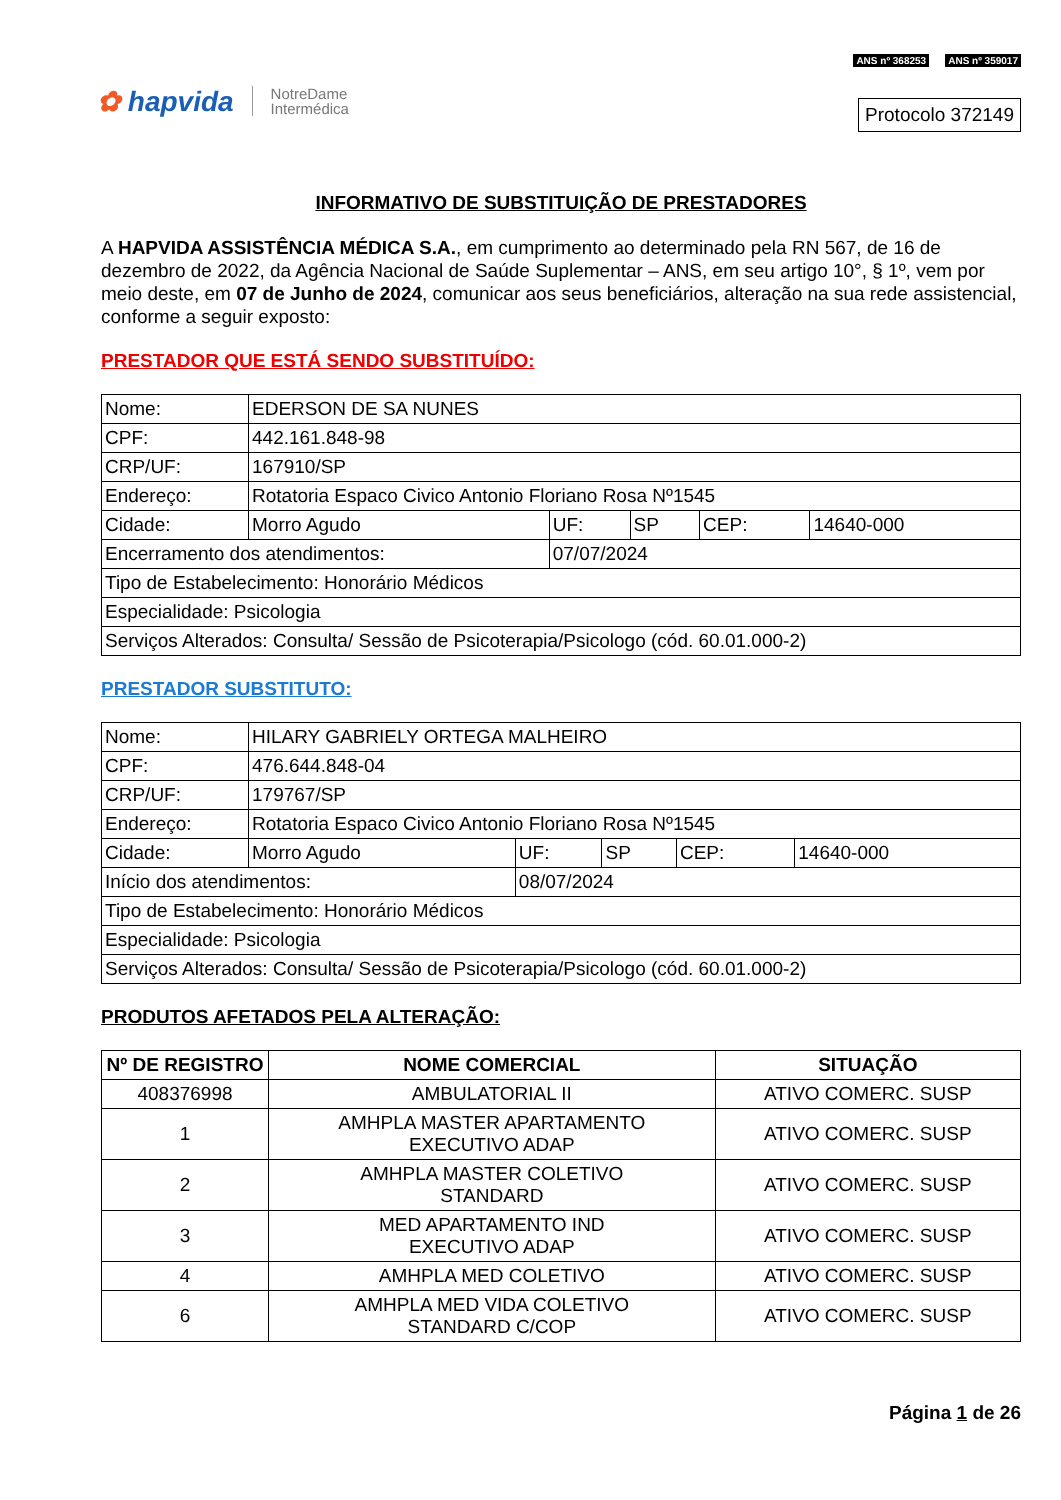✿ hapvida NotreDame
Intermédica
ANS nº 368253 ANS nº 359017
Protocolo 372149
INFORMATIVO DE SUBSTITUIÇÃO DE PRESTADORES
A HAPVIDA ASSISTÊNCIA MÉDICA S.A., em cumprimento ao determinado pela RN 567, de 16 de dezembro de 2022, da Agência Nacional de Saúde Suplementar – ANS, em seu artigo 10°, § 1º, vem por meio deste, em 07 de Junho de 2024, comunicar aos seus beneficiários, alteração na sua rede assistencial, conforme a seguir exposto:
PRESTADOR QUE ESTÁ SENDO SUBSTITUÍDO:
| Nome: | EDERSON DE SA NUNES | | | | |
| CPF: | 442.161.848-98 | | | | |
| CRP/UF: | 167910/SP | | | | |
| Endereço: | Rotatoria Espaco Civico Antonio Floriano Rosa Nº1545 | | | | |
| Cidade: | Morro Agudo | UF: | SP | CEP: | 14640-000 |
| Encerramento dos atendimentos: | | 07/07/2024 | | | |
| Tipo de Estabelecimento: Honorário Médicos | | | | | |
| Especialidade: Psicologia | | | | | |
| Serviços Alterados: Consulta/ Sessão de Psicoterapia/Psicologo (cód. 60.01.000-2) | | | | | |
PRESTADOR SUBSTITUTO:
| Nome: | HILARY GABRIELY ORTEGA MALHEIRO | | | | |
| CPF: | 476.644.848-04 | | | | |
| CRP/UF: | 179767/SP | | | | |
| Endereço: | Rotatoria Espaco Civico Antonio Floriano Rosa Nº1545 | | | | |
| Cidade: | Morro Agudo | UF: | SP | CEP: | 14640-000 |
| Início dos atendimentos: | | 08/07/2024 | | | |
| Tipo de Estabelecimento: Honorário Médicos | | | | | |
| Especialidade: Psicologia | | | | | |
| Serviços Alterados: Consulta/ Sessão de Psicoterapia/Psicologo (cód. 60.01.000-2) | | | | | |
PRODUTOS AFETADOS PELA ALTERAÇÃO:
| Nº DE REGISTRO | NOME COMERCIAL | SITUAÇÃO |
| --- | --- | --- |
| 408376998 | AMBULATORIAL II | ATIVO COMERC. SUSP |
| 1 | AMHPLA MASTER APARTAMENTO EXECUTIVO ADAP | ATIVO COMERC. SUSP |
| 2 | AMHPLA MASTER COLETIVO STANDARD | ATIVO COMERC. SUSP |
| 3 | MED APARTAMENTO IND EXECUTIVO ADAP | ATIVO COMERC. SUSP |
| 4 | AMHPLA MED COLETIVO | ATIVO COMERC. SUSP |
| 6 | AMHPLA MED VIDA COLETIVO STANDARD C/COP | ATIVO COMERC. SUSP |
Página 1 de 26